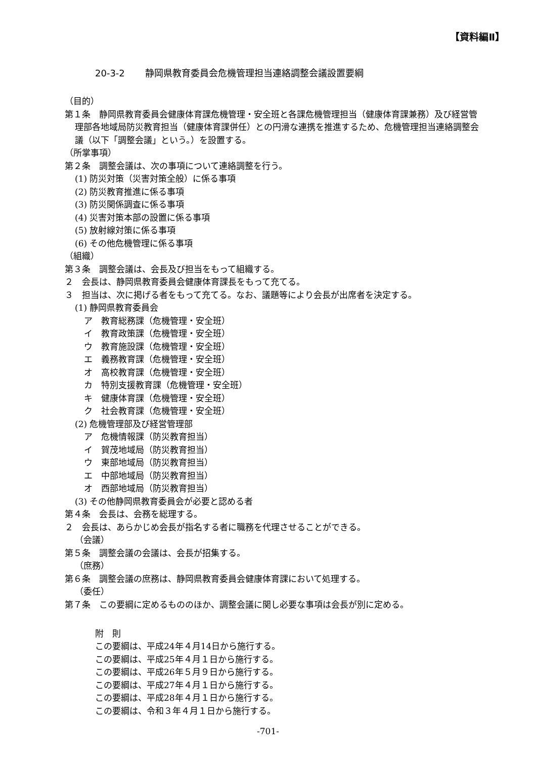【資料編Ⅱ】
20-3-2 静岡県教育委員会危機管理担当連絡調整会議設置要綱
（目的）
第１条　静岡県教育委員会健康体育課危機管理・安全班と各課危機管理担当（健康体育課兼務）及び経営管理部各地域局防災教育担当（健康体育課併任）との円滑な連携を推進するため、危機管理担当連絡調整会議（以下「調整会議」という。）を設置する。
（所掌事項）
第２条　調整会議は、次の事項について連絡調整を行う。
(1) 防災対策（災害対策全般）に係る事項
(2) 防災教育推進に係る事項
(3) 防災関係調査に係る事項
(4) 災害対策本部の設置に係る事項
(5) 放射線対策に係る事項
(6) その他危機管理に係る事項
（組織）
第３条　調整会議は、会長及び担当をもって組織する。
２　会長は、静岡県教育委員会健康体育課長をもって充てる。
３　担当は、次に掲げる者をもって充てる。なお、議題等により会長が出席者を決定する。
(1) 静岡県教育委員会
ア　教育総務課（危機管理・安全班）
イ　教育政策課（危機管理・安全班）
ウ　教育施設課（危機管理・安全班）
エ　義務教育課（危機管理・安全班）
オ　高校教育課（危機管理・安全班）
カ　特別支援教育課（危機管理・安全班）
キ　健康体育課（危機管理・安全班）
ク　社会教育課（危機管理・安全班）
(2) 危機管理部及び経営管理部
ア　危機情報課（防災教育担当）
イ　賀茂地域局（防災教育担当）
ウ　東部地域局（防災教育担当）
エ　中部地域局（防災教育担当）
オ　西部地域局（防災教育担当）
(3) その他静岡県教育委員会が必要と認める者
第４条　会長は、会務を総理する。
２　会長は、あらかじめ会長が指名する者に職務を代理させることができる。
（会議）
第５条　調整会議の会議は、会長が招集する。
（庶務）
第６条　調整会議の庶務は、静岡県教育委員会健康体育課において処理する。
（委任）
第７条　この要綱に定めるもののほか、調整会議に関し必要な事項は会長が別に定める。
附　則
この要綱は、平成24年４月14日から施行する。
この要綱は、平成25年４月１日から施行する。
この要綱は、平成26年５月９日から施行する。
この要綱は、平成27年４月１日から施行する。
この要綱は、平成28年４月１日から施行する。
この要綱は、令和３年４月１日から施行する。
-701-